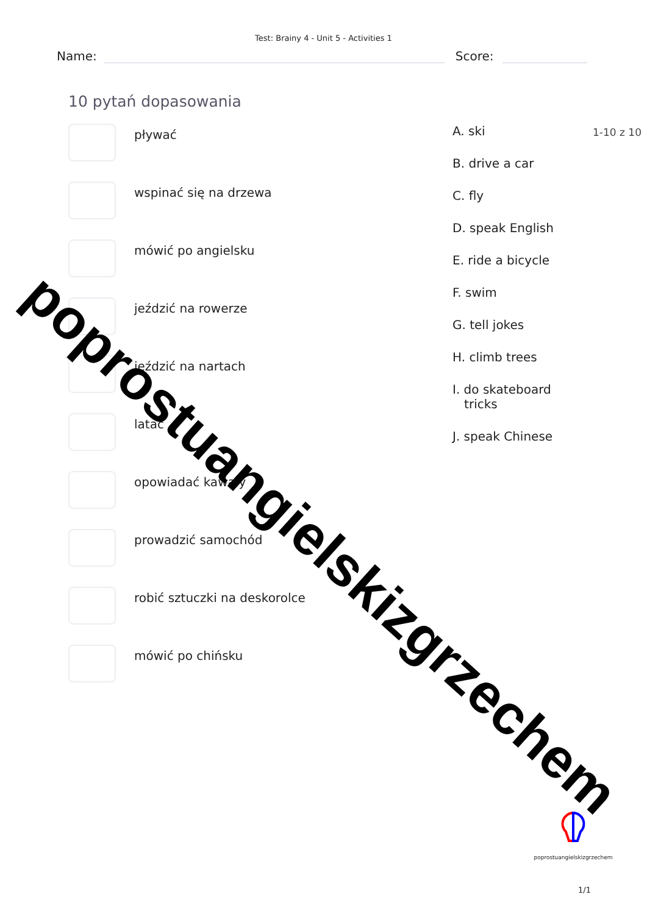Test: Brainy 4 - Unit 5 - Activities 1
Name:
Score:
10 pytań dopasowania
pływać
wspinać się na drzewa
mówić po angielsku
jeździć na rowerze
jeździć na nartach
latać
opowiadać kawały
prowadzić samochód
robić sztuczki na deskorolce
mówić po chińsku
A. ski
B. drive a car
C. fly
D. speak English
E. ride a bicycle
F. swim
G. tell jokes
H. climb trees
I. do skateboard
tricks
J. speak Chinese
1-10 z 10
poprostuangielskizgrzechem
poprostuangielskizgrzechem
1/1